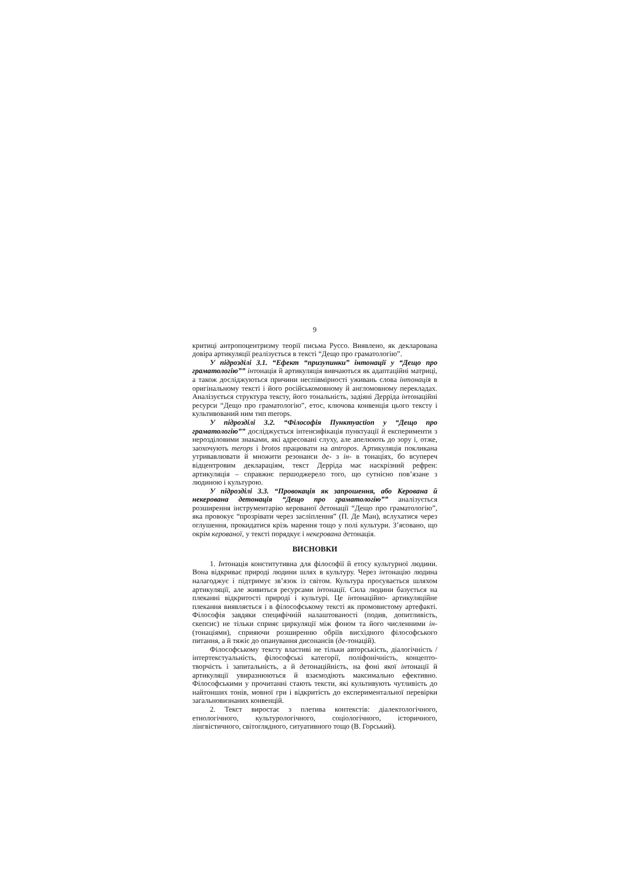9
критиці антропоцентризму теорії письма Руссо. Виявлено, як декларована довіра артикуляції реалізується в тексті “Дещо про граматологію”.
У підрозділі 3.1. “Ефект “призупинки” інтонації у “Дещо про граматологію”” інтонація й артикуляція вивчаються як адаптаційні матриці, а також досліджуються причини неспівмірності уживань слова інтонація в оригінальному тексті і його російськомовному й англомовному перекладах. Аналізується структура тексту, його тональність, задіяні Дерріда інтонаційні ресурси “Дещо про граматологію”, етос, ключова конвенція цього тексту і культивований ним тип merops.
У підрозділі 3.2. “Філософія Пунктуaction у “Дещо про граматологію”” досліджується інтенсифікація пунктуації й експерименти з нерозділовими знаками, які адресовані слуху, але апелюють до зору і, отже, заохочують merops і brotos працювати на antropos. Артикуляція покликана утривавлювати й множити резонанси де- з ін- в тонаціях, бо всупереч відцентровим деклараціям, текст Дерріда має наскрізний рефрен: артикуляція – справжнє першоджерело того, що сутнісно пов’язане з людиною і культурою.
У підрозділі 3.3. “Провокація як запрошення, або Керована й некерована детонація “Дещо про граматологію”” аналізується розширення інструментарію керованої детонації “Дещо про граматологію”, яка провокує “прозрівати через засліплення” (П. Де Ман), вслухатися через оглушення, прокидатися крізь марення тощо у полі культури. З’ясовано, що окрім керованої, у тексті порядкує і некерована детонація.
ВИСНОВКИ
1. Інтонація конститутивна для філософії й етосу культурної людини. Вона відкриває природі людини шлях в культуру. Через інтонацію людина налагоджує і підтримує зв’язок із світом. Культура просувається шляхом артикуляції, але живиться ресурсами інтонації. Сила людини базується на плеканні відкритості природі і культурі. Це інтонаційно- артикуляційне плекання виявляється і в філософському тексті як промовистому артефакті. Філософія завдяки специфічній налаштованості (подив, допитливість, скепсис) не тільки сприяє циркуляції між фоном та його численними ін-(тонаціями), сприяючи розширенню обріїв висхідного філософського питання, а й тяжіє до опанування дисонансів (де-тонацій).
Філософському тексту властиві не тільки авторськість, діалогічність / інтертекстуальність, філософські категорії, поліфонічність, концепто-творчість і запитальність, а й детонаційність, на фоні якої інтонації й артикуляції увиразнюються й взаємодіють максимально ефективно. Філософськими у прочитанні стають тексти, які культивують чутливість до найтонших тонів, мовної гри і відкритість до експериментальної перевірки загальновизнаних конвенцій.
2. Текст виростає з плетива контекстів: діалектологічного, етнологічного, культурологічного, соціологічного, історичного, лінгвістичного, світоглядного, ситуативного тощо (В. Горський).